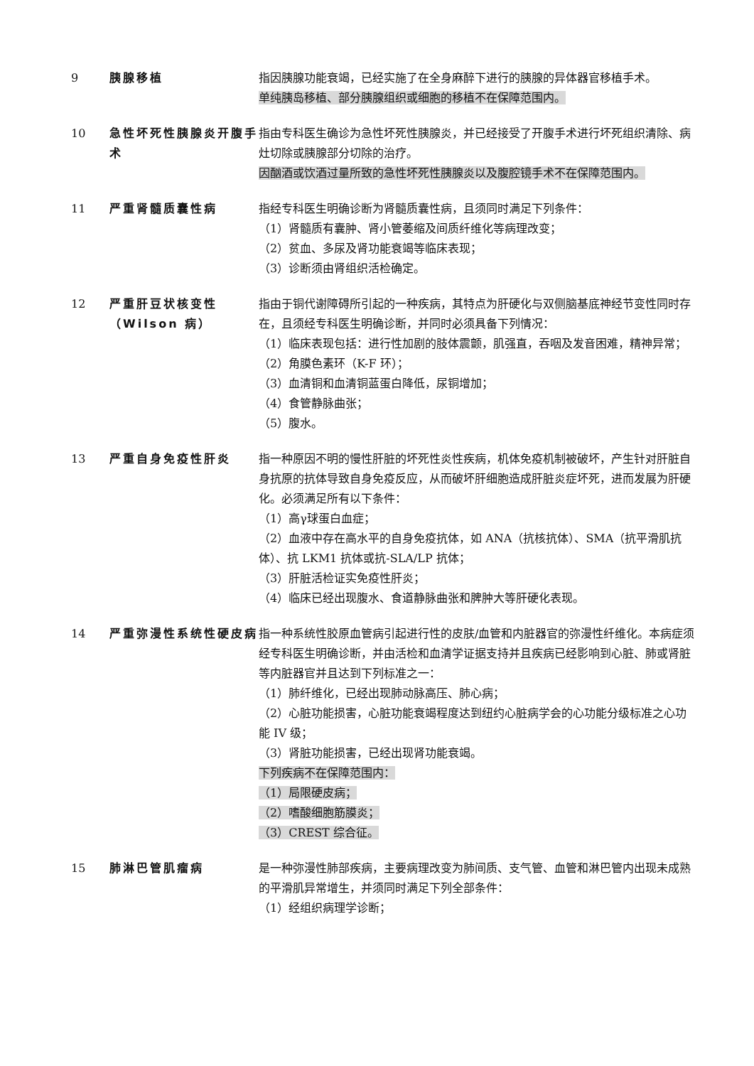| 9 | 胰腺移植 | 指因胰腺功能衰竭，已经实施了在全身麻醉下进行的胰腺的异体器官移植手术。 单纯胰岛移植、部分胰腺组织或细胞的移植不在保障范围内。 |
| 10 | 急性坏死性胰腺炎开腹手术 | 指由专科医生确诊为急性坏死性胰腺炎，并已经接受了开腹手术进行坏死组织清除、病灶切除或胰腺部分切除的治疗。 因酗酒或饮酒过量所致的急性坏死性胰腺炎以及腹腔镜手术不在保障范围内。 |
| 11 | 严重肾髓质囊性病 | 指经专科医生明确诊断为肾髓质囊性病，且须同时满足下列条件： （1）肾髓质有囊肿、肾小管萎缩及间质纤维化等病理改变； （2）贫血、多尿及肾功能衰竭等临床表现； （3）诊断须由肾组织活检确定。 |
| 12 | 严重肝豆状核变性（Wilson 病） | 指由于铜代谢障碍所引起的一种疾病，其特点为肝硬化与双侧脑基底神经节变性同时存在，且须经专科医生明确诊断，并同时必须具备下列情况： （1）临床表现包括：进行性加剧的肢体震颤，肌强直，吞咽及发音困难，精神异常； （2）角膜色素环（K-F 环）； （3）血清铜和血清铜蓝蛋白降低，尿铜增加； （4）食管静脉曲张； （5）腹水。 |
| 13 | 严重自身免疫性肝炎 | 指一种原因不明的慢性肝脏的坏死性炎性疾病，机体免疫机制被破坏，产生针对肝脏自身抗原的抗体导致自身免疫反应，从而破坏肝细胞造成肝脏炎症坏死，进而发展为肝硬化。必须满足所有以下条件： （1）高γ球蛋白血症； （2）血液中存在高水平的自身免疫抗体，如 ANA（抗核抗体）、SMA（抗平滑肌抗体）、抗 LKM1 抗体或抗-SLA/LP 抗体； （3）肝脏活检证实免疫性肝炎； （4）临床已经出现腹水、食道静脉曲张和脾肿大等肝硬化表现。 |
| 14 | 严重弥漫性系统性硬皮病 | 指一种系统性胶原血管病引起进行性的皮肤/血管和内脏器官的弥漫性纤维化。本病症须经专科医生明确诊断，并由活检和血清学证据支持并且疾病已经影响到心脏、肺或肾脏等内脏器官并且达到下列标准之一： （1）肺纤维化，已经出现肺动脉高压、肺心病； （2）心脏功能损害，心脏功能衰竭程度达到纽约心脏病学会的心功能分级标准之心功能 IV 级； （3）肾脏功能损害，已经出现肾功能衰竭。 下列疾病不在保障范围内： （1）局限硬皮病； （2）嗜酸细胞筋膜炎； （3）CREST 综合征。 |
| 15 | 肺淋巴管肌瘤病 | 是一种弥漫性肺部疾病，主要病理改变为肺间质、支气管、血管和淋巴管内出现未成熟的平滑肌异常增生，并须同时满足下列全部条件： （1）经组织病理学诊断； |